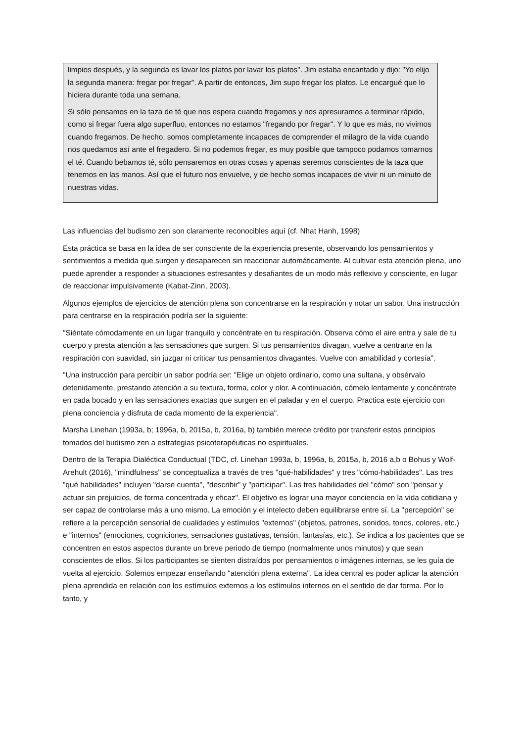limpios después, y la segunda es lavar los platos por lavar los platos". Jim estaba encantado y dijo: "Yo elijo la segunda manera: fregar por fregar". A partir de entonces, Jim supo fregar los platos. Le encargué que lo hiciera durante toda una semana.
Si sólo pensamos en la taza de té que nos espera cuando fregamos y nos apresuramos a terminar rápido, como si fregar fuera algo superfluo, entonces no estamos "fregando por fregar". Y lo que es más, no vivimos cuando fregamos. De hecho, somos completamente incapaces de comprender el milagro de la vida cuando nos quedamos así ante el fregadero. Si no podemos fregar, es muy posible que tampoco podamos tomarnos el té. Cuando bebamos té, sólo pensaremos en otras cosas y apenas seremos conscientes de la taza que tenemos en las manos. Así que el futuro nos envuelve, y de hecho somos incapaces de vivir ni un minuto de nuestras vidas.
Las influencias del budismo zen son claramente reconocibles aquí (cf. Nhat Hanh, 1998)
Esta práctica se basa en la idea de ser consciente de la experiencia presente, observando los pensamientos y sentimientos a medida que surgen y desaparecen sin reaccionar automáticamente. Al cultivar esta atención plena, uno puede aprender a responder a situaciones estresantes y desafiantes de un modo más reflexivo y consciente, en lugar de reaccionar impulsivamente (Kabat-Zinn, 2003).
Algunos ejemplos de ejercicios de atención plena son concentrarse en la respiración y notar un sabor. Una instrucción para centrarse en la respiración podría ser la siguiente:
"Siéntate cómodamente en un lugar tranquilo y concéntrate en tu respiración. Observa cómo el aire entra y sale de tu cuerpo y presta atención a las sensaciones que surgen. Si tus pensamientos divagan, vuelve a centrarte en la respiración con suavidad, sin juzgar ni criticar tus pensamientos divagantes. Vuelve con amabilidad y cortesía".
"Una instrucción para percibir un sabor podría ser: "Elige un objeto ordinario, como una sultana, y obsérvalo detenidamente, prestando atención a su textura, forma, color y olor. A continuación, cómelo lentamente y concéntrate en cada bocado y en las sensaciones exactas que surgen en el paladar y en el cuerpo. Practica este ejercicio con plena conciencia y disfruta de cada momento de la experiencia".
Marsha Linehan (1993a, b; 1996a, b, 2015a, b, 2016a, b) también merece crédito por transferir estos principios tomados del budismo zen a estrategias psicoterapéuticas no espirituales.
Dentro de la Terapia Dialéctica Conductual (TDC, cf. Linehan 1993a, b, 1996a, b, 2015a, b, 2016 a,b o Bohus y Wolf-Arehult (2016), "mindfulness" se conceptualiza a través de tres "qué-habilidades" y tres "cómo-habilidades". Las tres "qué habilidades" incluyen "darse cuenta", "describir" y "participar". Las tres habilidades del "cómo" son "pensar y actuar sin prejuicios, de forma concentrada y eficaz". El objetivo es lograr una mayor conciencia en la vida cotidiana y ser capaz de controlarse más a uno mismo. La emoción y el intelecto deben equilibrarse entre sí. La "percepción" se refiere a la percepción sensorial de cualidades y estímulos "externos" (objetos, patrones, sonidos, tonos, colores, etc.) e "internos" (emociones, cogniciones, sensaciones gustativas, tensión, fantasías, etc.). Se indica a los pacientes que se concentren en estos aspectos durante un breve periodo de tiempo (normalmente unos minutos) y que sean conscientes de ellos. Si los participantes se sienten distraídos por pensamientos o imágenes internas, se les guía de vuelta al ejercicio. Solemos empezar enseñando "atención plena externa". La idea central es poder aplicar la atención plena aprendida en relación con los estímulos externos a los estímulos internos en el sentido de dar forma. Por lo tanto, y